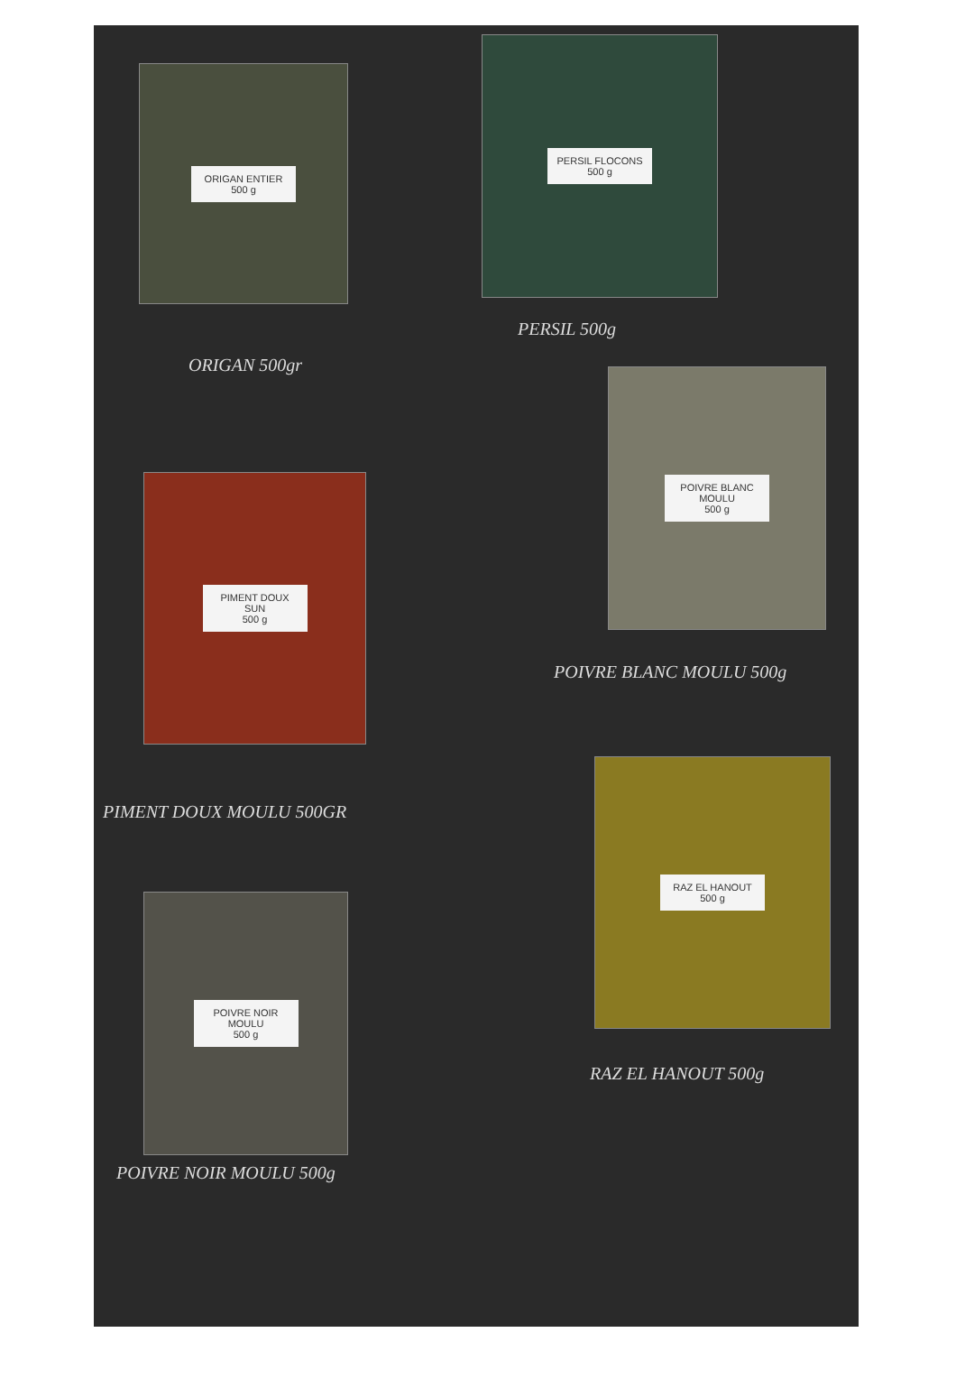ORIGAN ENTIER
500 g
PERSIL FLOCONS
500 g
PERSIL 500g
ORIGAN 500gr
POIVRE BLANC MOULU
500 g
PIMENT DOUX SUN
500 g
POIVRE BLANC MOULU 500g
RAZ EL HANOUT
500 g
PIMENT DOUX MOULU 500GR
POIVRE NOIR MOULU
500 g
RAZ EL HANOUT 500g
POIVRE NOIR MOULU 500g